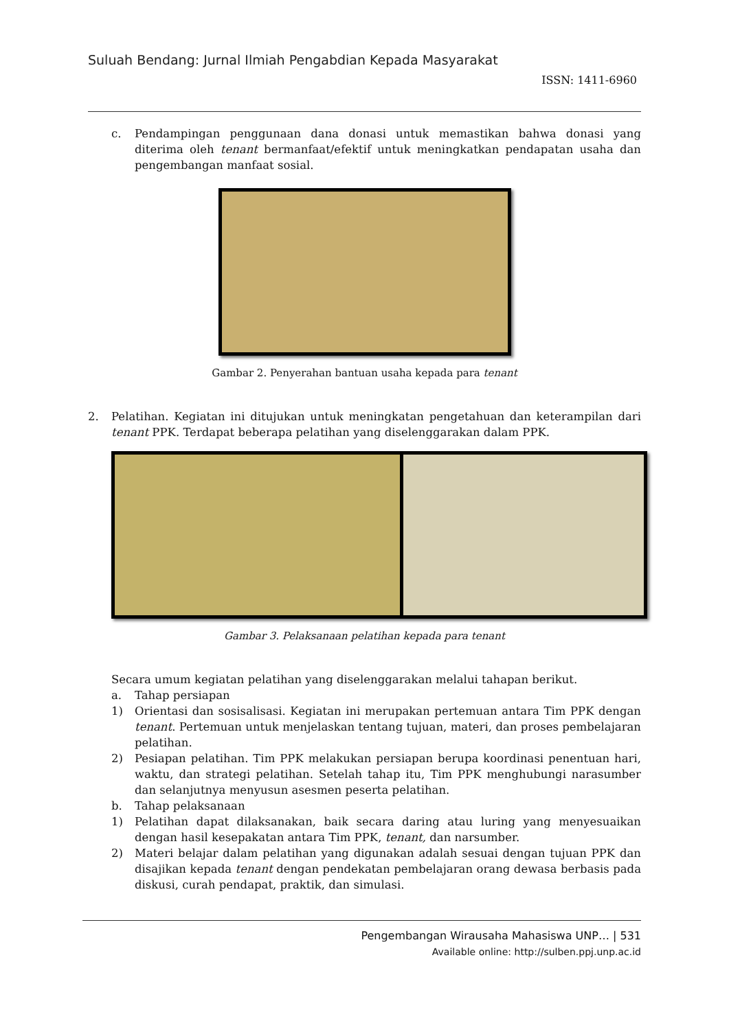Suluah Bendang: Jurnal Ilmiah Pengabdian Kepada Masyarakat
ISSN: 1411-6960
c. Pendampingan penggunaan dana donasi untuk memastikan bahwa donasi yang diterima oleh tenant bermanfaat/efektif untuk meningkatkan pendapatan usaha dan pengembangan manfaat sosial.
Gambar 2. Penyerahan bantuan usaha kepada para tenant
2. Pelatihan. Kegiatan ini ditujukan untuk meningkatan pengetahuan dan keterampilan dari tenant PPK. Terdapat beberapa pelatihan yang diselenggarakan dalam PPK.
Gambar 3. Pelaksanaan pelatihan kepada para tenant
Secara umum kegiatan pelatihan yang diselenggarakan melalui tahapan berikut.
a. Tahap persiapan
1) Orientasi dan sosisalisasi. Kegiatan ini merupakan pertemuan antara Tim PPK dengan tenant. Pertemuan untuk menjelaskan tentang tujuan, materi, dan proses pembelajaran pelatihan.
2) Pesiapan pelatihan. Tim PPK melakukan persiapan berupa koordinasi penentuan hari, waktu, dan strategi pelatihan. Setelah tahap itu, Tim PPK menghubungi narasumber dan selanjutnya menyusun asesmen peserta pelatihan.
b. Tahap pelaksanaan
1) Pelatihan dapat dilaksanakan, baik secara daring atau luring yang menyesuaikan dengan hasil kesepakatan antara Tim PPK, tenant, dan narsumber.
2) Materi belajar dalam pelatihan yang digunakan adalah sesuai dengan tujuan PPK dan disajikan kepada tenant dengan pendekatan pembelajaran orang dewasa berbasis pada diskusi, curah pendapat, praktik, dan simulasi.
Pengembangan Wirausaha Mahasiswa UNP… | 531
Available online: http://sulben.ppj.unp.ac.id